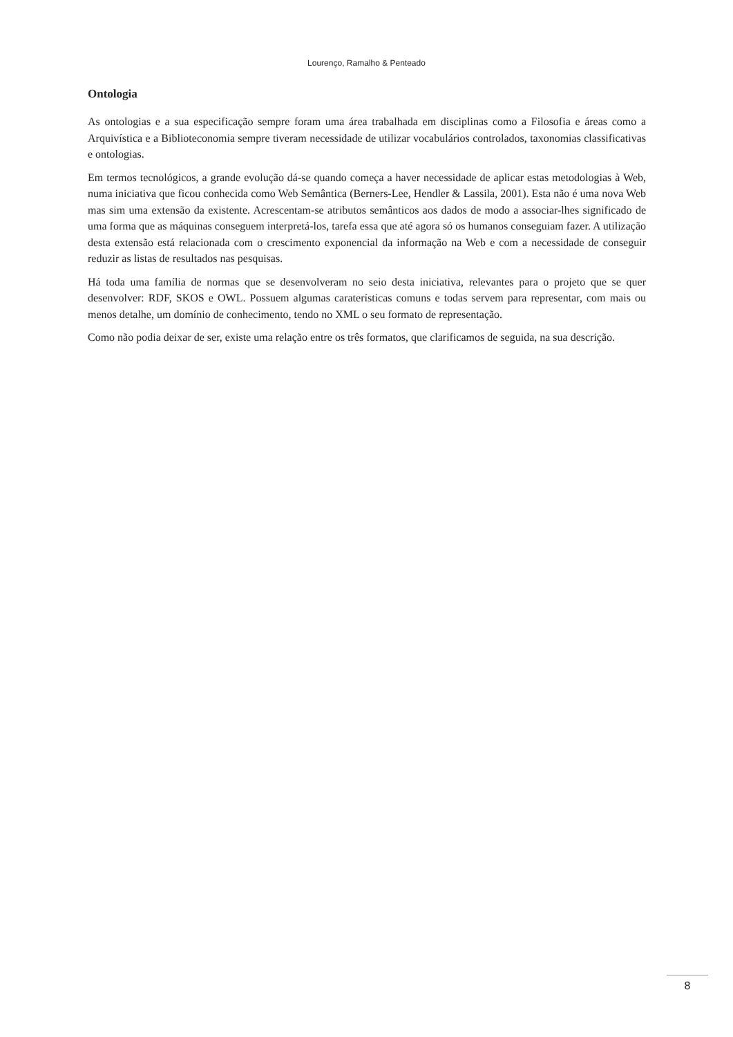Lourenço, Ramalho & Penteado
Ontologia
As ontologias e a sua especificação sempre foram uma área trabalhada em disciplinas como a Filosofia e áreas como a Arquivística e a Biblioteconomia sempre tiveram necessidade de utilizar vocabulários controlados, taxonomias classificativas e ontologias.
Em termos tecnológicos, a grande evolução dá-se quando começa a haver necessidade de aplicar estas metodologias à Web, numa iniciativa que ficou conhecida como Web Semântica (Berners-Lee, Hendler & Lassila, 2001). Esta não é uma nova Web mas sim uma extensão da existente. Acrescentam-se atributos semânticos aos dados de modo a associar-lhes significado de uma forma que as máquinas conseguem interpretá-los, tarefa essa que até agora só os humanos conseguiam fazer. A utilização desta extensão está relacionada com o crescimento exponencial da informação na Web e com a necessidade de conseguir reduzir as listas de resultados nas pesquisas.
Há toda uma família de normas que se desenvolveram no seio desta iniciativa, relevantes para o projeto que se quer desenvolver: RDF, SKOS e OWL. Possuem algumas caraterísticas comuns e todas servem para representar, com mais ou menos detalhe, um domínio de conhecimento, tendo no XML o seu formato de representação.
Como não podia deixar de ser, existe uma relação entre os três formatos, que clarificamos de seguida, na sua descrição.
8